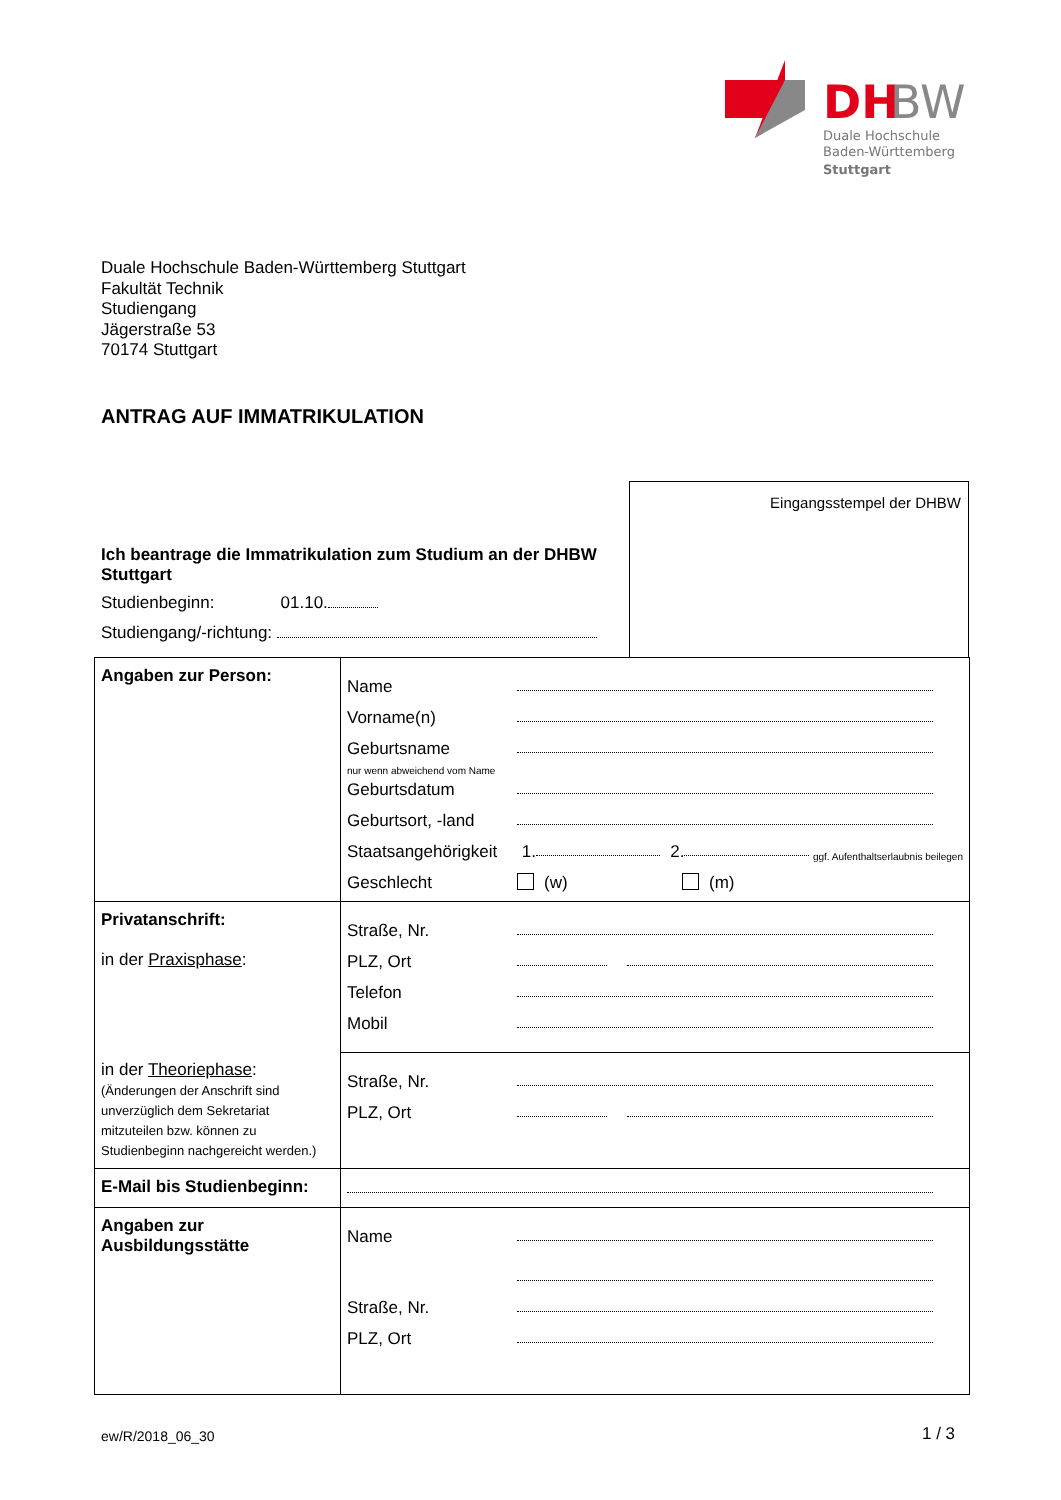DH
BW
Duale Hochschule
Baden-Württemberg
Stuttgart
Duale Hochschule Baden-Württemberg Stuttgart
Fakultät Technik
Studiengang
Jägerstraße 53
70174 Stuttgart
ANTRAG AUF IMMATRIKULATION
Eingangsstempel der DHBW
Ich beantrage die Immatrikulation zum Studium an der DHBW Stuttgart
Studienbeginn: 01.10.
Studiengang/-richtung:
| Angaben zur Person: | Name Vorname(n) Geburtsname nur wenn abweichend vom Name Geburtsdatum Geburtsort, -land Staatsangehörigkeit 1. 2. ggf. Aufenthaltserlaubnis beilegen Geschlecht (w) (m) |
| Privatanschrift: in der Praxisphase : in der Theoriephase : (Änderungen der Anschrift sind unverzüglich dem Sekretariat mitzuteilen bzw. können zu Studienbeginn nachgereicht werden.) | Straße, Nr. PLZ, Ort Telefon Mobil |
| | Straße, Nr. PLZ, Ort |
| E-Mail bis Studienbeginn: | |
| Angaben zur Ausbildungsstätte | Name Straße, Nr. PLZ, Ort |
ew/R/2018_06_30 1 / 3